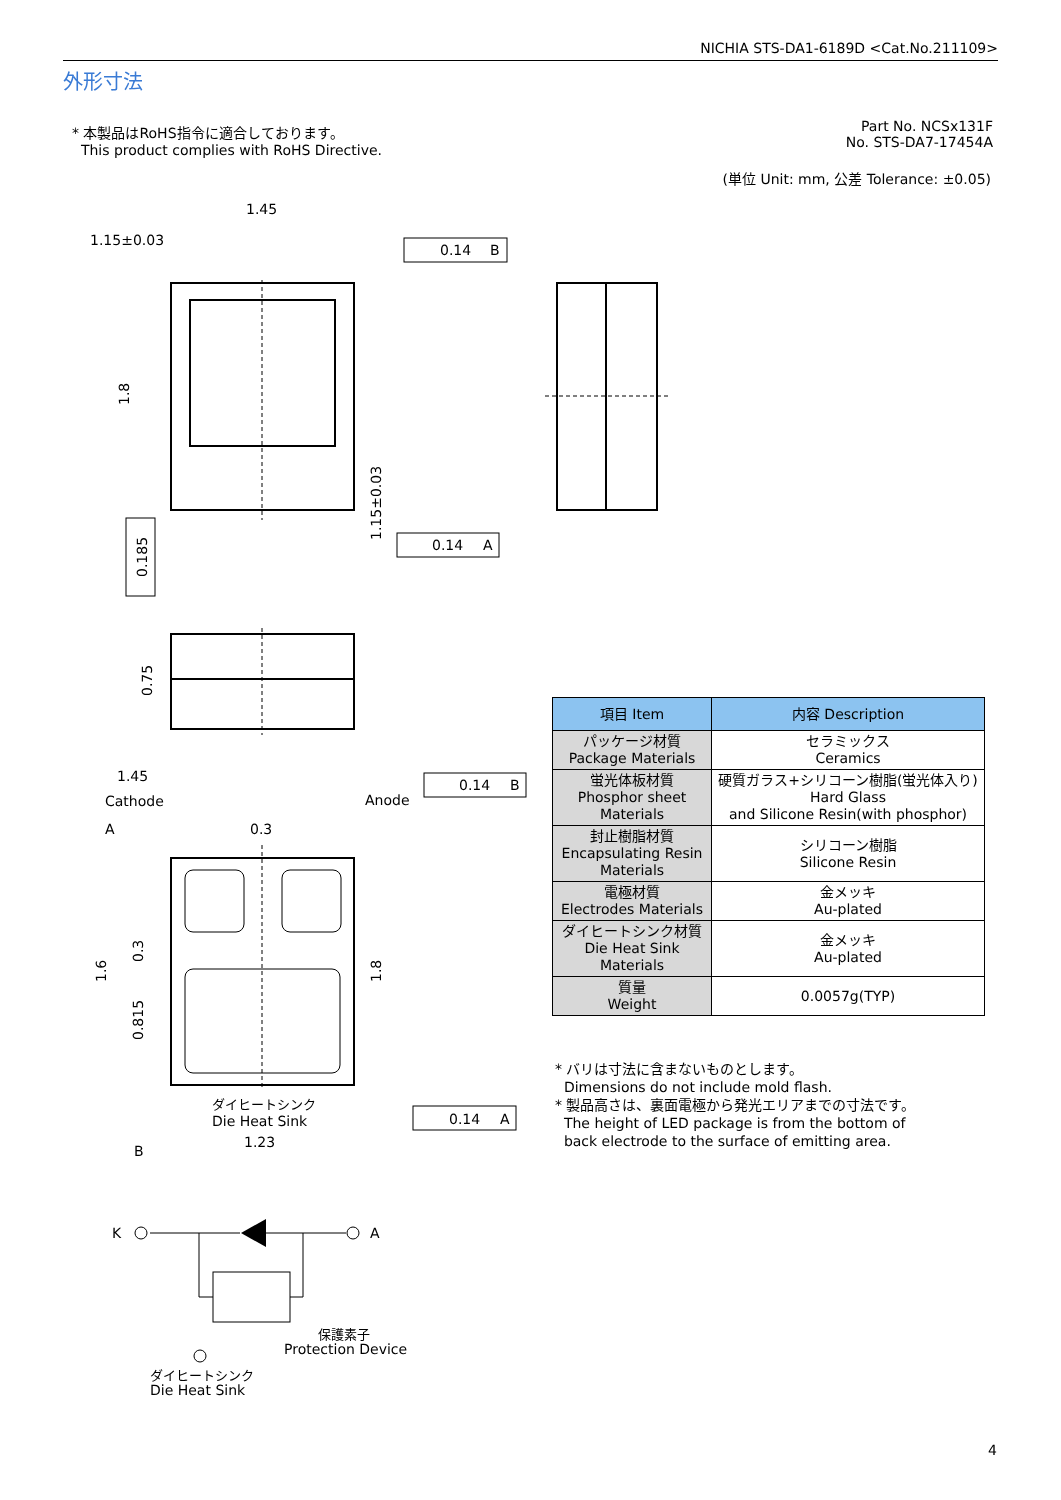NICHIA STS-DA1-6189D <Cat.No.211109>
外形寸法
* 本製品はRoHS指令に適合しております。
This product complies with RoHS Directive.
Part No. NCSx131F
No. STS-DA7-17454A
(単位 Unit: mm, 公差 Tolerance: ±0.05)
1.45
1.15±0.03
0.14
B
0.14
A
0.14
B
0.14
A
1.45
Cathode
Anode
0.3
A
B
1.23
ダイヒートシンク
Die Heat Sink
K
A
保護素子
Protection Device
ダイヒートシンク
Die Heat Sink
1.8
0.185
1.15±0.03
0.75
1.6
0.3
0.815
1.8
| 項目 Item | 内容 Description |
| --- | --- |
| パッケージ材質 Package Materials | セラミックス Ceramics |
| 蛍光体板材質 Phosphor sheet Materials | 硬質ガラス+シリコーン樹脂(蛍光体入り) Hard Glass and Silicone Resin(with phosphor) |
| 封止樹脂材質 Encapsulating Resin Materials | シリコーン樹脂 Silicone Resin |
| 電極材質 Electrodes Materials | 金メッキ Au-plated |
| ダイヒートシンク材質 Die Heat Sink Materials | 金メッキ Au-plated |
| 質量 Weight | 0.0057g(TYP) |
* バリは寸法に含まないものとします。
Dimensions do not include mold flash.
* 製品高さは、裏面電極から発光エリアまでの寸法です。
The height of LED package is from the bottom of
back electrode to the surface of emitting area.
4